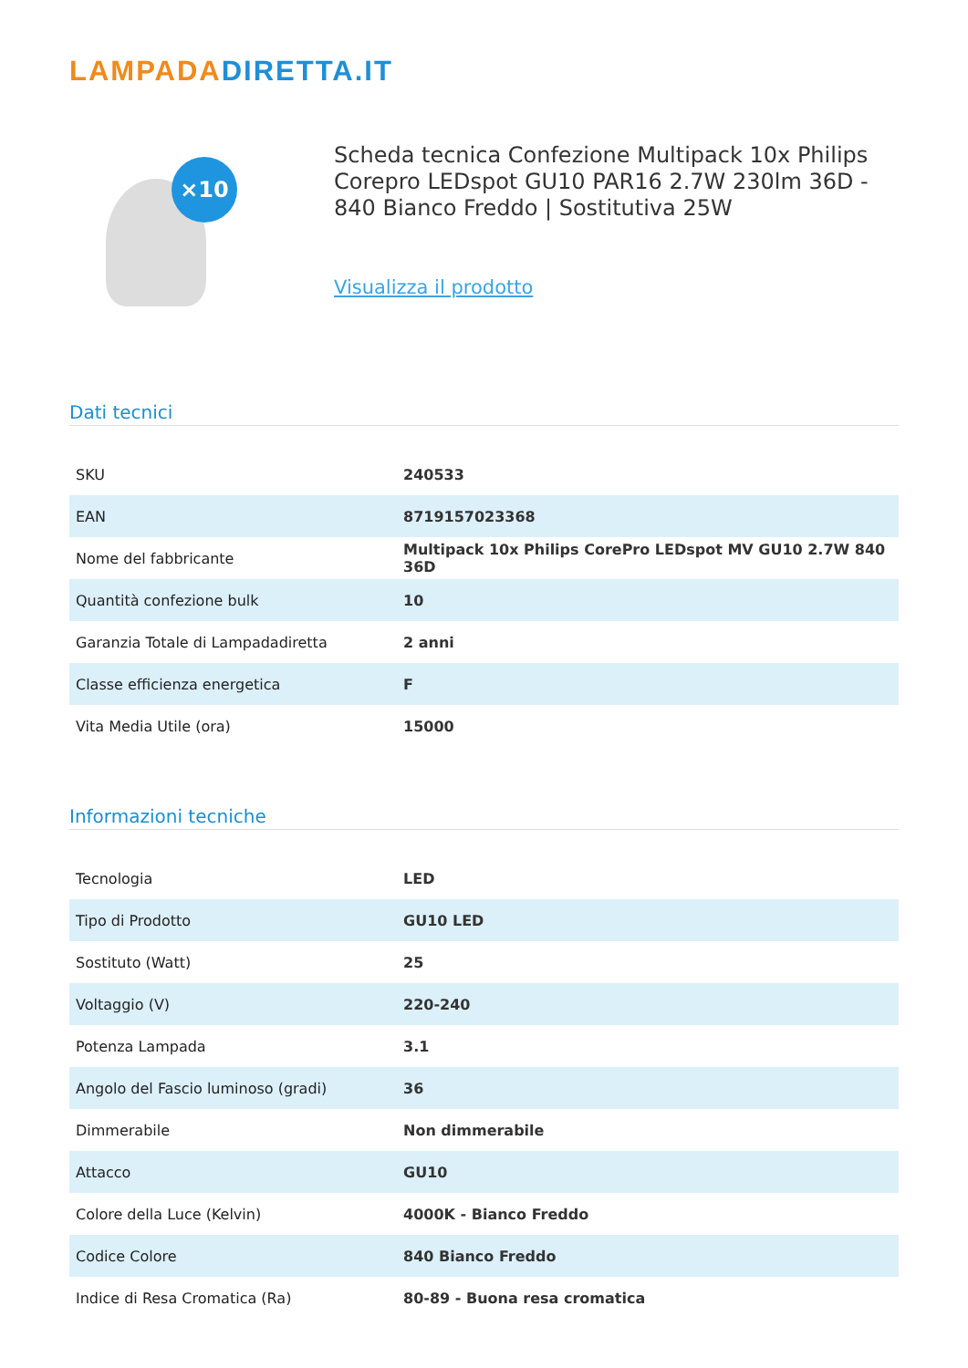LAMPADADIRETTA.IT
×10
Scheda tecnica Confezione Multipack 10x Philips Corepro LEDspot GU10 PAR16 2.7W 230lm 36D - 840 Bianco Freddo | Sostitutiva 25W
Visualizza il prodotto
Dati tecnici
| SKU | 240533 |
| EAN | 8719157023368 |
| Nome del fabbricante | Multipack 10x Philips CorePro LEDspot MV GU10 2.7W 840 36D |
| Quantità confezione bulk | 10 |
| Garanzia Totale di Lampadadiretta | 2 anni |
| Classe efficienza energetica | F |
| Vita Media Utile (ora) | 15000 |
Informazioni tecniche
| Tecnologia | LED |
| Tipo di Prodotto | GU10 LED |
| Sostituto (Watt) | 25 |
| Voltaggio (V) | 220-240 |
| Potenza Lampada | 3.1 |
| Angolo del Fascio luminoso (gradi) | 36 |
| Dimmerabile | Non dimmerabile |
| Attacco | GU10 |
| Colore della Luce (Kelvin) | 4000K - Bianco Freddo |
| Codice Colore | 840 Bianco Freddo |
| Indice di Resa Cromatica (Ra) | 80-89 - Buona resa cromatica |